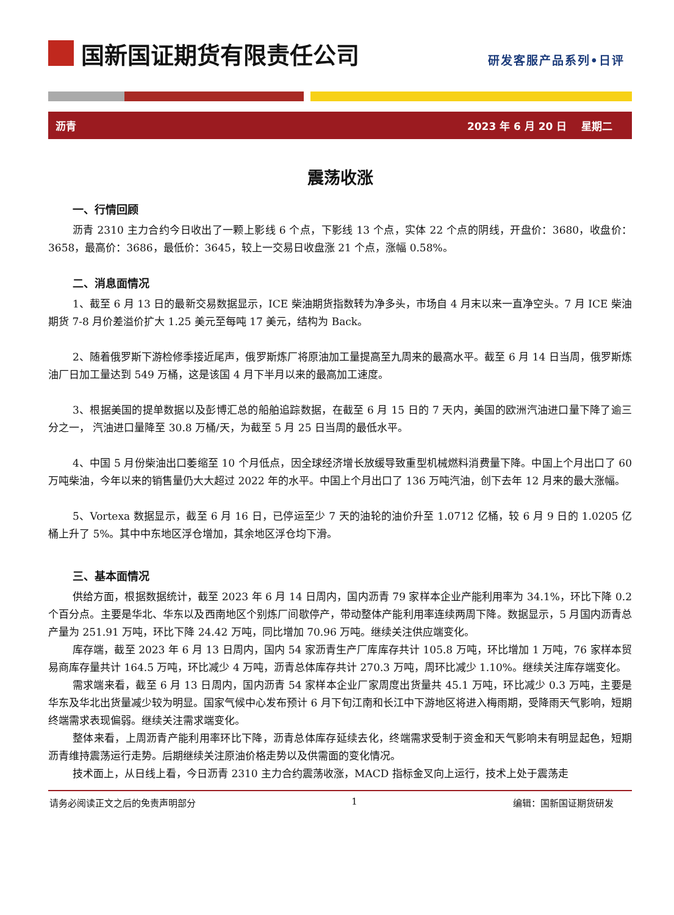国新国证期货有限责任公司
研发客服产品系列•日评
沥青 2023 年 6 月 20 日 星期二
震荡收涨
一、行情回顾
沥青 2310 主力合约今日收出了一颗上影线 6 个点，下影线 13 个点，实体 22 个点的阴线，开盘价：3680，收盘价：3658，最高价：3686，最低价：3645，较上一交易日收盘涨 21 个点，涨幅 0.58%。
二、消息面情况
1、截至 6 月 13 日的最新交易数据显示，ICE 柴油期货指数转为净多头，市场自 4 月末以来一直净空头。7 月 ICE 柴油期货 7-8 月价差溢价扩大 1.25 美元至每吨 17 美元，结构为 Back。
2、随着俄罗斯下游检修季接近尾声，俄罗斯炼厂将原油加工量提高至九周来的最高水平。截至 6 月 14 日当周，俄罗斯炼油厂日加工量达到 549 万桶，这是该国 4 月下半月以来的最高加工速度。
3、根据美国的提单数据以及彭博汇总的船舶追踪数据，在截至 6 月 15 日的 7 天内，美国的欧洲汽油进口量下降了逾三分之一， 汽油进口量降至 30.8 万桶/天，为截至 5 月 25 日当周的最低水平。
4、中国 5 月份柴油出口萎缩至 10 个月低点，因全球经济增长放缓导致重型机械燃料消费量下降。中国上个月出口了 60 万吨柴油，今年以来的销售量仍大大超过 2022 年的水平。中国上个月出口了 136 万吨汽油，创下去年 12 月来的最大涨幅。
5、Vortexa 数据显示，截至 6 月 16 日，已停运至少 7 天的油轮的油价升至 1.0712 亿桶，较 6 月 9 日的 1.0205 亿桶上升了 5%。其中中东地区浮仓增加，其余地区浮仓均下滑。
三、基本面情况
供给方面，根据数据统计，截至 2023 年 6 月 14 日周内，国内沥青 79 家样本企业产能利用率为 34.1%，环比下降 0.2 个百分点。主要是华北、华东以及西南地区个别炼厂间歇停产，带动整体产能利用率连续两周下降。数据显示，5 月国内沥青总产量为 251.91 万吨，环比下降 24.42 万吨，同比增加 70.96 万吨。继续关注供应端变化。
库存端，截至 2023 年 6 月 13 日周内，国内 54 家沥青生产厂库库存共计 105.8 万吨，环比增加 1 万吨，76 家样本贸易商库存量共计 164.5 万吨，环比减少 4 万吨，沥青总体库存共计 270.3 万吨，周环比减少 1.10%。继续关注库存端变化。
需求端来看，截至 6 月 13 日周内，国内沥青 54 家样本企业厂家周度出货量共 45.1 万吨，环比减少 0.3 万吨，主要是华东及华北出货量减少较为明显。国家气候中心发布预计 6 月下旬江南和长江中下游地区将进入梅雨期，受降雨天气影响，短期终端需求表现偏弱。继续关注需求端变化。
整体来看，上周沥青产能利用率环比下降，沥青总体库存延续去化，终端需求受制于资金和天气影响未有明显起色，短期沥青维持震荡运行走势。后期继续关注原油价格走势以及供需面的变化情况。
技术面上，从日线上看，今日沥青 2310 主力合约震荡收涨，MACD 指标金叉向上运行，技术上处于震荡走
请务必阅读正文之后的免责声明部分 1 编辑：国新国证期货研发